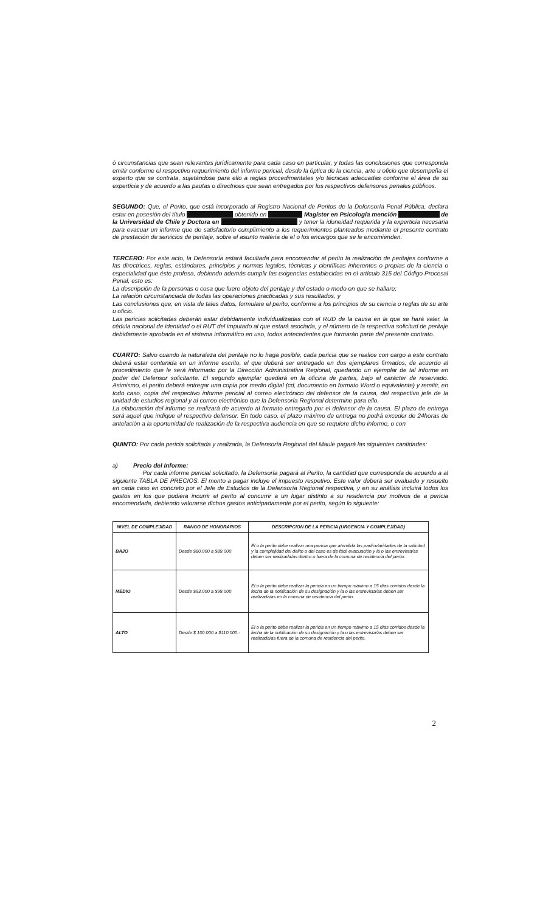ó circunstancias que sean relevantes jurídicamente para cada caso en particular, y todas las conclusiones que corresponda emitir conforme el respectivo requerimiento del informe pericial, desde la óptica de la ciencia, arte u oficio que desempeña el experto que se contrata, sujetándose para ello a reglas procedimentales y/o técnicas adecuadas conforme el área de su expertícia y de acuerdo a las pautas o directrices que sean entregados por los respectivos defensores penales públicos.
SEGUNDO: Que, el Perito, que está incorporado al Registro Nacional de Peritos de la Defensoría Penal Pública, declara estar en posesión del título obtenido en Magíster en Psicología mención de la Universidad de Chile y Doctora en y tener la idoneidad requerida y la experticia necesaria para evacuar un informe que de satisfactorio cumplimiento a los requerimientos planteados mediante el presente contrato de prestación de servicios de peritaje, sobre el asunto materia de el o los encargos que se le encomienden.
TERCERO: Por este acto, la Defensoría estará facultada para encomendar al perito la realización de peritajes conforme a las directrices, reglas, estándares, principios y normas legales, técnicas y científicas inherentes o propias de la ciencia o especialidad que éste profesa, debiendo además cumplir las exigencias establecidas en el artículo 315 del Código Procesal Penal, esto es:
La descripción de la personas o cosa que fuere objeto del peritaje y del estado o modo en que se hallare;
La relación circunstanciada de todas las operaciones practicadas y sus resultados, y
Las conclusiones que, en vista de tales datos, formulare el perito, conforme a los principios de su ciencia o reglas de su arte u oficio.
Las pericias solicitadas deberán estar debidamente individualizadas con el RUD de la causa en la que se hará valer, la cédula nacional de identidad o el RUT del imputado al que estará asociada, y el número de la respectiva solicitud de peritaje debidamente aprobada en el sistema informático en uso, todos antecedentes que formarán parte del presente contrato.
CUARTO: Salvo cuando la naturaleza del peritaje no lo haga posible, cada pericia que se realice con cargo a este contrato deberá estar contenida en un informe escrito, el que deberá ser entregado en dos ejemplares firmados, de acuerdo al procedimiento que le será informado por la Dirección Administrativa Regional, quedando un ejemplar de tal informe en poder del Defensor solicitante. El segundo ejemplar quedará en la oficina de partes, bajo el carácter de reservado. Asimismo, el perito deberá entregar una copia por medio digital (cd, documento en formato Word o equivalente) y remitir, en todo caso, copia del respectivo informe pericial al correo electrónico del defensor de la causa, del respectivo jefe de la unidad de estudios regional y al correo electrónico que la Defensoría Regional determine para ello.
La elaboración del informe se realizará de acuerdo al formato entregado por el defensor de la causa. El plazo de entrega será aquel que indique el respectivo defensor. En todo caso, el plazo máximo de entrega no podrá exceder de 24horas de antelación a la oportunidad de realización de la respectiva audiencia en que se requiere dicho informe, o con
QUINTO: Por cada pericia solicitada y realizada, la Defensoría Regional del Maule pagará las siguientes cantidades:
a) Precio del Informe:
Por cada informe pericial solicitado, la Defensoría pagará al Perito, la cantidad que corresponda de acuerdo a al siguiente TABLA DE PRECIOS. El monto a pagar incluye el impuesto respetivo. Este valor deberá ser evaluado y resuelto en cada caso en concreto por el Jefe de Estudios de la Defensoría Regional respectiva, y en su análisis incluirá todos los gastos en los que pudiera incurrir el perito al concurrir a un lugar distinto a su residencia por motivos de a pericia encomendada, debiendo valorarse dichos gastos anticipadamente por el perito, según lo siguiente:
| NIVEL DE COMPLEJIDAD | RANGO DE HONORARIOS | DESCRIPCION DE LA PERICIA (URGENCIA Y COMPLEJIDAD) |
| --- | --- | --- |
| BAJO | Desde $80.000 a $89.000 | El o la perito debe realizar una pericia que atendida las particularidades de la solicitud y la complejidad del delito o del caso es de fácil evacuación y la o las entrevista/as deben ser realizada/as dentro o fuera de la comuna de residencia del perito. |
| MEDIO | Desde $93.000 a $99.000 | El o la perito debe realizar la pericia en un tiempo máximo a 15 días corridos desde la fecha de la notificación de su designación y la o las entrevista/as deben ser realizada/as en la comuna de residencia del perito. |
| ALTO | Desde $ 100.000 a $110.000.- | El o la perito debe realizar la pericia en un tiempo máximo a 15 días corridos desde la fecha de la notificación de su designación y la o las entrevista/as deben ser realizada/as fuera de la comuna de residencia del perito. |
2